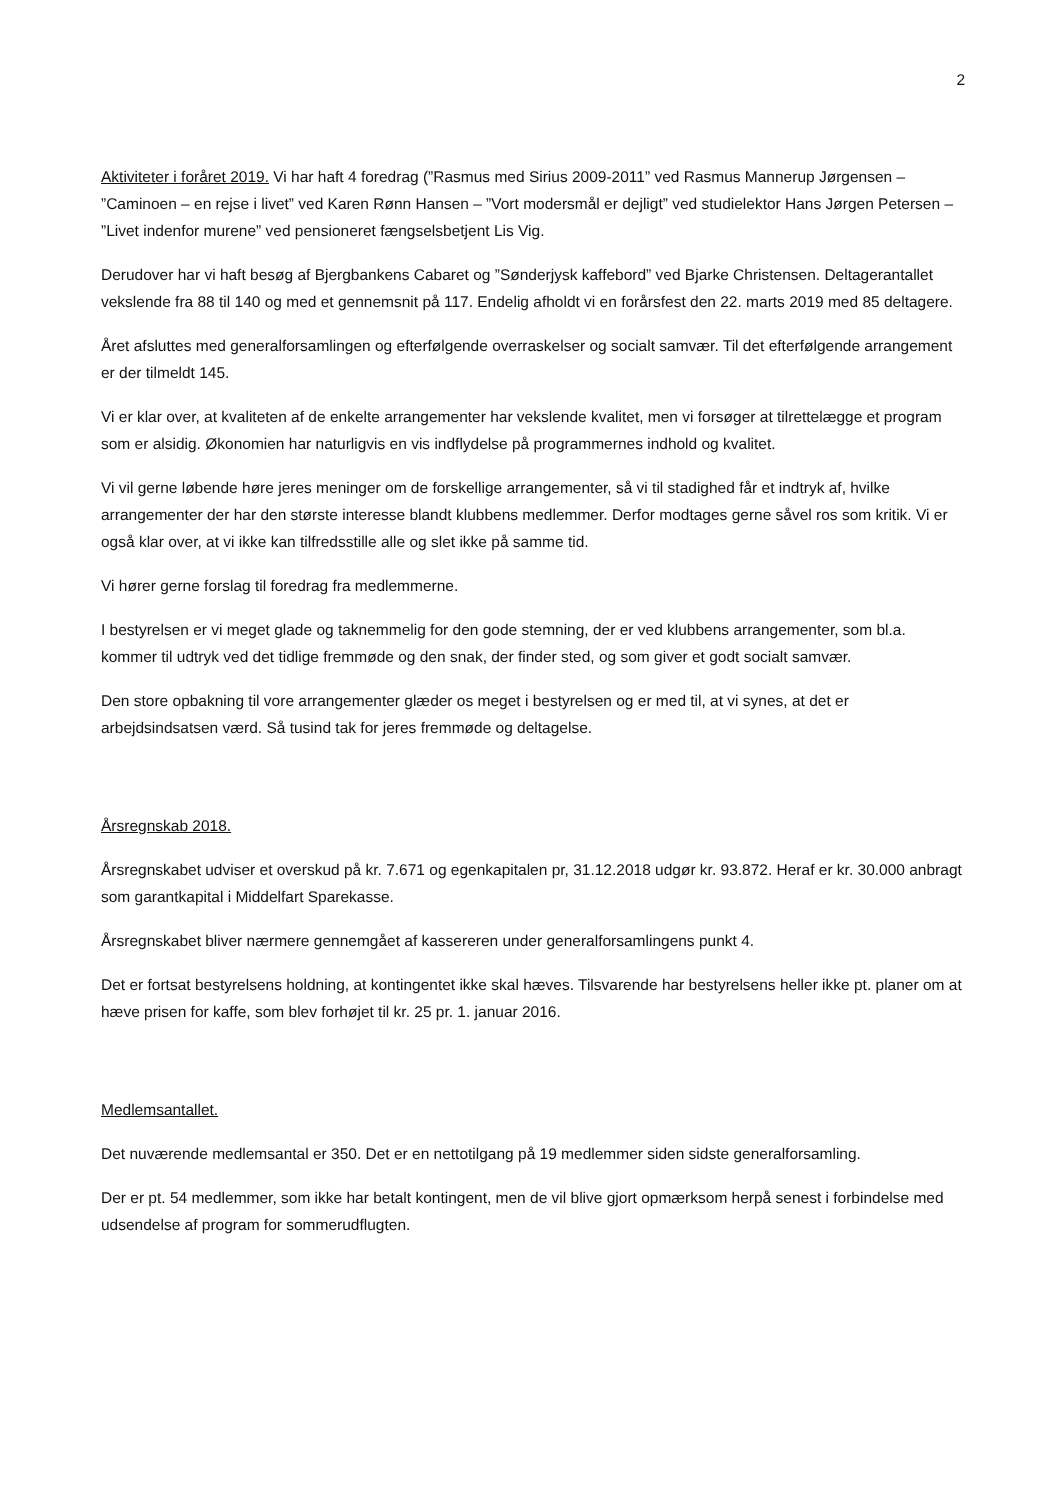2
Aktiviteter i foråret 2019. Vi har haft 4 foredrag (”Rasmus med Sirius 2009-2011” ved Rasmus Mannerup Jørgensen – ”Caminoen – en rejse i livet” ved Karen Rønn Hansen – ”Vort modersmål er dejligt” ved studielektor Hans Jørgen Petersen – ”Livet indenfor murene” ved pensioneret fængselsbetjent Lis Vig.
Derudover har vi haft besøg af Bjergbankens Cabaret og ”Sønderjysk kaffebord” ved Bjarke Christensen. Deltagerantallet vekslende fra 88 til 140 og med et gennemsnit på 117. Endelig afholdt vi en forårsfest den 22. marts 2019 med 85 deltagere.
Året afsluttes med generalforsamlingen og efterfølgende overraskelser og socialt samvær. Til det efterfølgende arrangement er der tilmeldt 145.
Vi er klar over, at kvaliteten af de enkelte arrangementer har vekslende kvalitet, men vi forsøger at tilrettelægge et program som er alsidig. Økonomien har naturligvis en vis indflydelse på programmernes indhold og kvalitet.
Vi vil gerne løbende høre jeres meninger om de forskellige arrangementer, så vi til stadighed får et indtryk af, hvilke arrangementer der har den største interesse blandt klubbens medlemmer. Derfor modtages gerne såvel ros som kritik. Vi er også klar over, at vi ikke kan tilfredsstille alle og slet ikke på samme tid.
Vi hører gerne forslag til foredrag fra medlemmerne.
I bestyrelsen er vi meget glade og taknemmelig for den gode stemning, der er ved klubbens arrangementer, som bl.a. kommer til udtryk ved det tidlige fremmøde og den snak, der finder sted, og som giver et godt socialt samvær.
Den store opbakning til vore arrangementer glæder os meget i bestyrelsen og er med til, at vi synes, at det er arbejdsindsatsen værd. Så tusind tak for jeres fremmøde og deltagelse.
Årsregnskab 2018.
Årsregnskabet udviser et overskud på kr. 7.671 og egenkapitalen pr, 31.12.2018 udgør kr. 93.872. Heraf er kr. 30.000 anbragt som garantkapital i Middelfart Sparekasse.
Årsregnskabet bliver nærmere gennemgået af kassereren under generalforsamlingens punkt 4.
Det er fortsat bestyrelsens holdning, at kontingentet ikke skal hæves. Tilsvarende har bestyrelsens heller ikke pt. planer om at hæve prisen for kaffe, som blev forhøjet til kr. 25 pr. 1. januar 2016.
Medlemsantallet.
Det nuværende medlemsantal er 350. Det er en nettotilgang på 19 medlemmer siden sidste generalforsamling.
Der er pt. 54 medlemmer, som ikke har betalt kontingent, men de vil blive gjort opmærksom herpå senest i forbindelse med udsendelse af program for sommerudflugten.